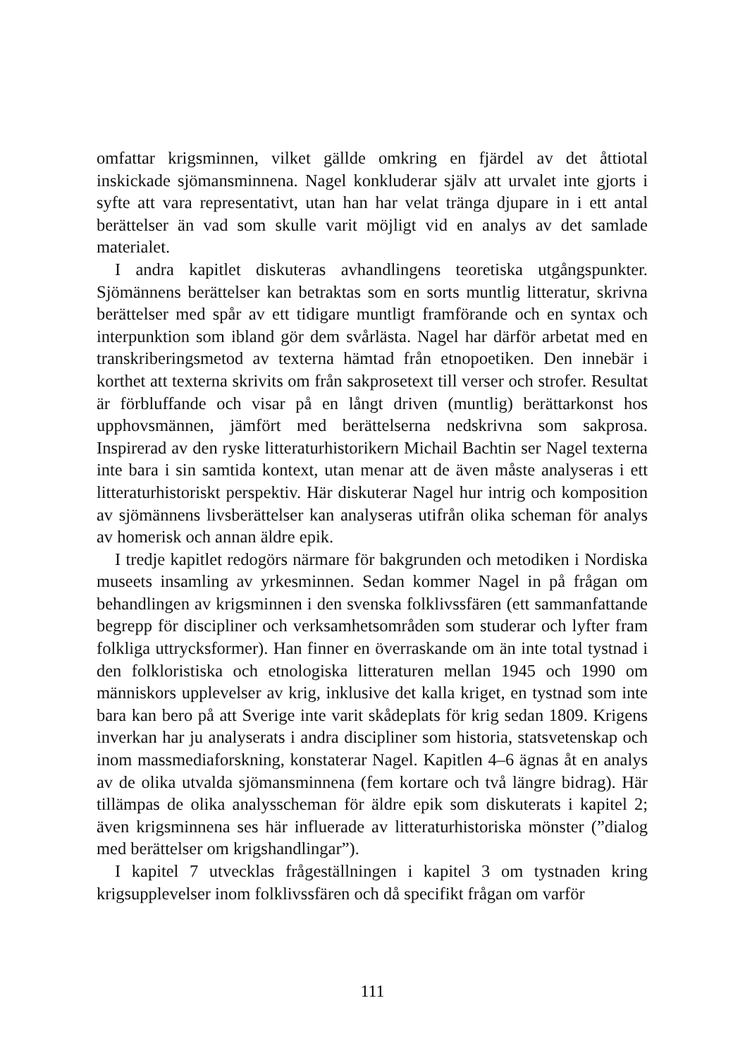omfattar krigsminnen, vilket gällde omkring en fjärdel av det åttiotal inskickade sjömansminnena. Nagel konkluderar själv att urvalet inte gjorts i syfte att vara representativt, utan han har velat tränga djupare in i ett antal berättelser än vad som skulle varit möjligt vid en analys av det samlade materialet.
I andra kapitlet diskuteras avhandlingens teoretiska utgångspunkter. Sjömännens berättelser kan betraktas som en sorts muntlig litteratur, skrivna berättelser med spår av ett tidigare muntligt framförande och en syntax och interpunktion som ibland gör dem svårlästa. Nagel har därför arbetat med en transkriberingsmetod av texterna hämtad från etnopoetiken. Den innebär i korthet att texterna skrivits om från sakprosetext till verser och strofer. Resultat är förbluffande och visar på en långt driven (muntlig) berättarkonst hos upphovsmännen, jämfört med berättelserna nedskrivna som sakprosa. Inspirerad av den ryske litteraturhistorikern Michail Bachtin ser Nagel texterna inte bara i sin samtida kontext, utan menar att de även måste analyseras i ett litteraturhistoriskt perspektiv. Här diskuterar Nagel hur intrig och komposition av sjömännens livsberättelser kan analyseras utifrån olika scheman för analys av homerisk och annan äldre epik.
I tredje kapitlet redogörs närmare för bakgrunden och metodiken i Nordiska museets insamling av yrkesminnen. Sedan kommer Nagel in på frågan om behandlingen av krigsminnen i den svenska folklivssfären (ett sammanfattande begrepp för discipliner och verksamhetsområden som studerar och lyfter fram folkliga uttrycksformer). Han finner en överraskande om än inte total tystnad i den folkloristiska och etnologiska litteraturen mellan 1945 och 1990 om människors upplevelser av krig, inklusive det kalla kriget, en tystnad som inte bara kan bero på att Sverige inte varit skådeplats för krig sedan 1809. Krigens inverkan har ju analyserats i andra discipliner som historia, statsvetenskap och inom massmediaforskning, konstaterar Nagel. Kapitlen 4–6 ägnas åt en analys av de olika utvalda sjömansminnena (fem kortare och två längre bidrag). Här tillämpas de olika analysscheman för äldre epik som diskuterats i kapitel 2; även krigsminnena ses här influerade av litteraturhistoriska mönster (”dialog med berättelser om krigshandlingar”).
I kapitel 7 utvecklas frågeställningen i kapitel 3 om tystnaden kring krigsupplevelser inom folklivssfären och då specifikt frågan om varför
111